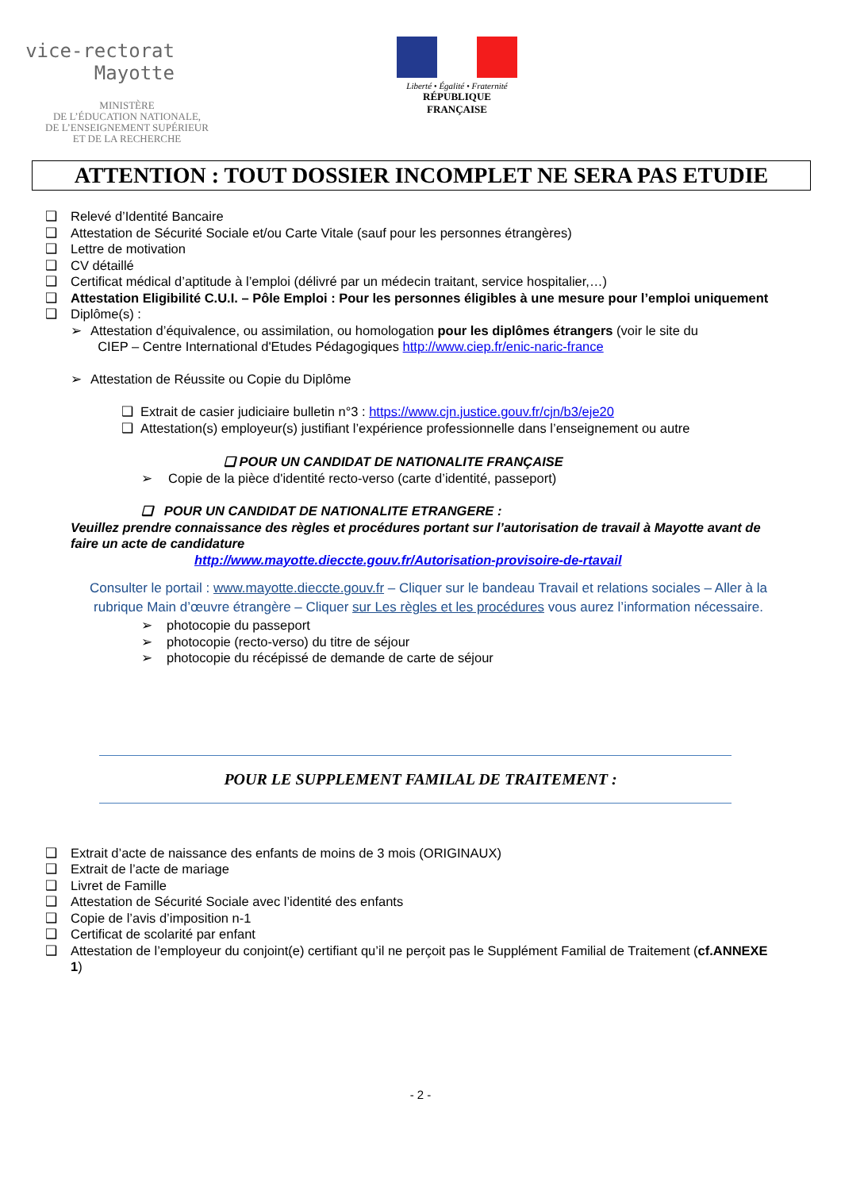vice-rectorat
Mayotte
MINISTÈRE
DE L’ÉDUCATION NATIONALE,
DE L’ENSEIGNEMENT SUPÉRIEUR
ET DE LA RECHERCHE
Liberté • Égalité • Fraternité
RÉPUBLIQUE FRANÇAISE
ATTENTION : TOUT DOSSIER INCOMPLET NE SERA PAS ETUDIE
❑ Relevé d’Identité Bancaire
❑ Attestation de Sécurité Sociale et/ou Carte Vitale (sauf pour les personnes étrangères)
❑ Lettre de motivation
❑ CV détaillé
❑ Certificat médical d’aptitude à l’emploi (délivré par un médecin traitant, service hospitalier,…)
❑ Attestation Eligibilité C.U.I. – Pôle Emploi : Pour les personnes éligibles à une mesure pour l’emploi uniquement
❑ Diplôme(s) :
➢ Attestation d’équivalence, ou assimilation, ou homologation pour les diplômes étrangers (voir le site du
CIEP – Centre International d'Etudes Pédagogiques http://www.ciep.fr/enic-naric-france
➢ Attestation de Réussite ou Copie du Diplôme
❑ Extrait de casier judiciaire bulletin n°3 : https://www.cjn.justice.gouv.fr/cjn/b3/eje20
❑ Attestation(s) employeur(s) justifiant l’expérience professionnelle dans l’enseignement ou autre
❑ POUR UN CANDIDAT DE NATIONALITE FRANÇAISE
➢ Copie de la pièce d'identité recto-verso (carte d’identité, passeport)
❑ POUR UN CANDIDAT DE NATIONALITE ETRANGERE :
Veuillez prendre connaissance des règles et procédures portant sur l’autorisation de travail à Mayotte avant de faire un acte de candidature
http://www.mayotte.dieccte.gouv.fr/Autorisation-provisoire-de-rtavail
Consulter le portail : www.mayotte.dieccte.gouv.fr – Cliquer sur le bandeau Travail et relations sociales – Aller à la rubrique Main d’œuvre étrangère – Cliquer sur Les règles et les procédures vous aurez l’information nécessaire.
➢ photocopie du passeport
➢ photocopie (recto-verso) du titre de séjour
➢ photocopie du récépissé de demande de carte de séjour
POUR LE SUPPLEMENT FAMILAL DE TRAITEMENT :
❑ Extrait d’acte de naissance des enfants de moins de 3 mois (ORIGINAUX)
❑ Extrait de l’acte de mariage
❑ Livret de Famille
❑ Attestation de Sécurité Sociale avec l’identité des enfants
❑ Copie de l’avis d’imposition n-1
❑ Certificat de scolarité par enfant
❑ Attestation de l’employeur du conjoint(e) certifiant qu’il ne perçoit pas le Supplément Familial de Traitement (cf.ANNEXE 1)
- 2 -